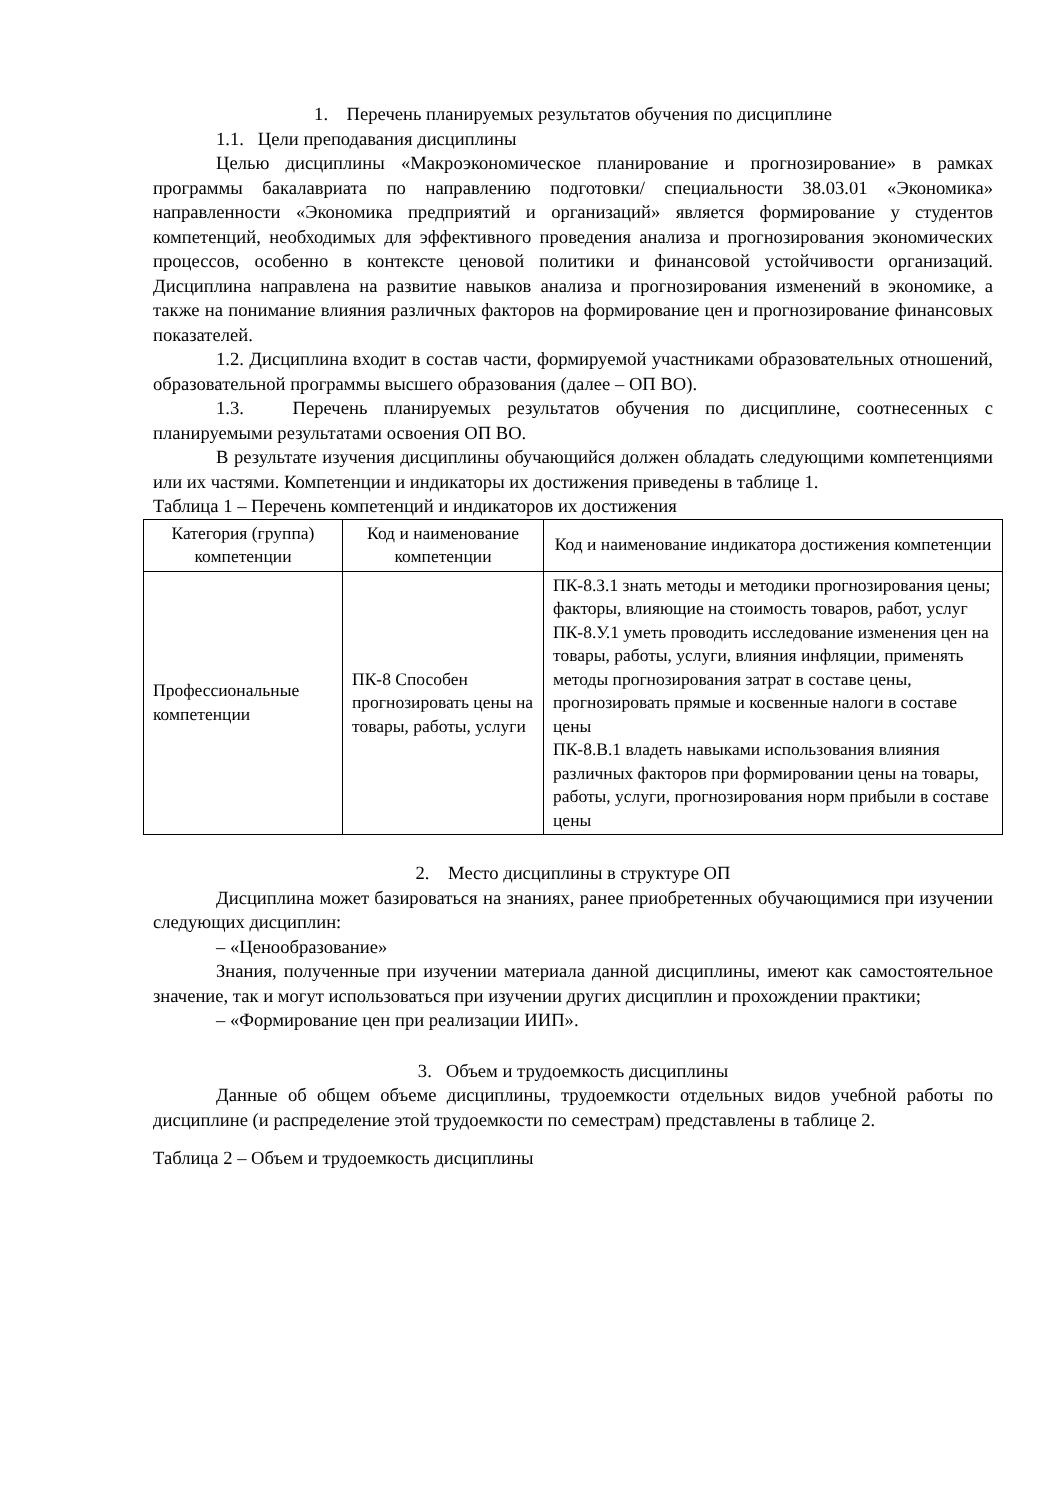1. Перечень планируемых результатов обучения по дисциплине
1.1. Цели преподавания дисциплины
Целью дисциплины «Макроэкономическое планирование и прогнозирование» в рамках программы бакалавриата по направлению подготовки/ специальности 38.03.01 «Экономика» направленности «Экономика предприятий и организаций» является формирование у студентов компетенций, необходимых для эффективного проведения анализа и прогнозирования экономических процессов, особенно в контексте ценовой политики и финансовой устойчивости организаций. Дисциплина направлена на развитие навыков анализа и прогнозирования изменений в экономике, а также на понимание влияния различных факторов на формирование цен и прогнозирование финансовых показателей.
1.2. Дисциплина входит в состав части, формируемой участниками образовательных отношений, образовательной программы высшего образования (далее – ОП ВО).
1.3. Перечень планируемых результатов обучения по дисциплине, соотнесенных с планируемыми результатами освоения ОП ВО.
В результате изучения дисциплины обучающийся должен обладать следующими компетенциями или их частями. Компетенции и индикаторы их достижения приведены в таблице 1.
Таблица 1 – Перечень компетенций и индикаторов их достижения
| Категория (группа) компетенции | Код и наименование компетенции | Код и наименование индикатора достижения компетенции |
| --- | --- | --- |
| Профессиональные компетенции | ПК-8 Способен прогнозировать цены на товары, работы, услуги | ПК-8.З.1 знать методы и методики прогнозирования цены; факторы, влияющие на стоимость товаров, работ, услуг ПК-8.У.1 уметь проводить исследование изменения цен на товары, работы, услуги, влияния инфляции, применять методы прогнозирования затрат в составе цены, прогнозировать прямые и косвенные налоги в составе цены ПК-8.В.1 владеть навыками использования влияния различных факторов при формировании цены на товары, работы, услуги, прогнозирования норм прибыли в составе цены |
2. Место дисциплины в структуре ОП
Дисциплина может базироваться на знаниях, ранее приобретенных обучающимися при изучении следующих дисциплин:
– «Ценообразование»
Знания, полученные при изучении материала данной дисциплины, имеют как самостоятельное значение, так и могут использоваться при изучении других дисциплин и прохождении практики;
– «Формирование цен при реализации ИИП».
3. Объем и трудоемкость дисциплины
Данные об общем объеме дисциплины, трудоемкости отдельных видов учебной работы по дисциплине (и распределение этой трудоемкости по семестрам) представлены в таблице 2.
Таблица 2 – Объем и трудоемкость дисциплины